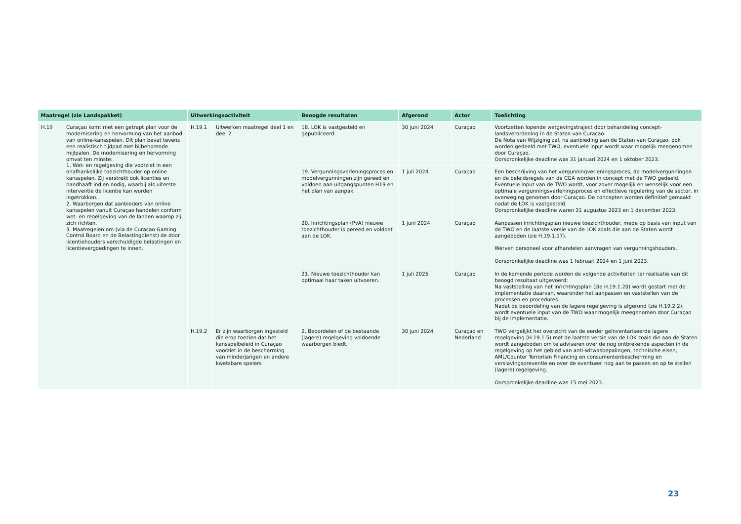| Maatregel (zie Landspakket) | | Uitwerkingsactiviteit | | Beoogde resultaten | Afgerond | Actor | Toelichting |
| --- | --- | --- | --- | --- | --- | --- | --- |
| H.19 | Curaçao komt met een getrapt plan voor de modernisering en hervorming van het aanbod van online-kansspelen. Dit plan bevat tevens een realistisch tijdpad met bijbehorende mijlpalen. De modernisering en hervorming omvat ten minste: 1. Wet- en regelgeving die voorziet in een onafhankelijke toezichthouder op online kansspelen. Zij verstrekt ook licenties en handhaaft indien nodig, waarbij als uiterste interventie de licentie kan worden ingetrokken. 2. Waarborgen dat aanbieders van online kansspelen vanuit Curaçao handelen conform wet- en regelgeving van de landen waarop zij zich richten. 3. Maatregelen om (via de Curaçao Gaming Control Board en de Belastingdienst) de door licentiehouders verschuldigde belastingen en licentievergoedingen te innen. | H.19.1 | Uitwerken maatregel deel 1 en deel 2 | 18. LOK is vastgesteld en gepubliceerd. | 30 juni 2024 | Curaçao | Voortzetten lopende wetgevingstraject door behandeling concept-landsverordening in de Staten van Curaçao. De Nota van Wijziging zal, na aanbieding aan de Staten van Curaçao, ook worden gedeeld met TWO, eventuele input wordt waar mogelijk meegenomen door Curaçao. Oorspronkelijke deadline was 31 januari 2024 en 1 oktober 2023. |
| | | | | 19. Vergunningsverleningsproces en modelvergunningen zijn gereed en voldoen aan uitgangspunten H19 en het plan van aanpak. | 1 juli 2024 | Curaçao | Een beschrijving van het vergunningverleningsproces, de modelvergunningen en de beleidsregels van de CGA worden in concept met de TWO gedeeld. Eventuele input van de TWO wordt, voor zover mogelijk en wenselijk voor een optimale vergunningsverleningsproces en effectieve regulering van de sector, in overweging genomen door Curaçao. De concepten worden definitief gemaakt nadat de LOK is vastgesteld. Oorspronkelijke deadline waren 31 augustus 2023 en 1 december 2023. |
| | | | | 20. Inrichtingsplan (PvA) nieuwe toezichthouder is gereed en voldoet aan de LOK. | 1 juni 2024 | Curaçao | Aanpassen inrichtingsplan nieuwe toezichthouder, mede op basis van input van de TWO en de laatste versie van de LOK zoals die aan de Staten wordt aangeboden (zie H.19.1.17). Werven personeel voor afhandelen aanvragen van vergunningshouders. Oorspronkelijke deadline was 1 februari 2024 en 1 juni 2023. |
| | | | | 21. Nieuwe toezichthouder kan optimaal haar taken uitvoeren. | 1 juli 2025 | Curaçao | In de komende periode worden de volgende activiteiten ter realisatie van dit beoogd resultaat uitgevoerd: Na vaststelling van het Inrichtingsplan (zie H.19.1.20) wordt gestart met de implementatie daarvan, waaronder het aanpassen en vaststellen van de processen en procedures. Nadat de beoordeling van de lagere regelgeving is afgerond (zie H.19.2.2), wordt eventuele input van de TWO waar mogelijk meegenomen door Curaçao bij de implementatie. |
| | | H.19.2 | Er zijn waarborgen ingesteld die erop toezien dat het kansspelbeleid in Curaçao voorziet in de bescherming van minderjarigen en andere kwetsbare spelers | 2. Beoordelen of de bestaande (lagere) regelgeving voldoende waarborgen biedt. | 30 juni 2024 | Curaçao en Nederland | TWO vergelijkt het overzicht van de eerder geïnventariseerde lagere regelgeving (H.19.1.5) met de laatste versie van de LOK zoals die aan de Staten wordt aangeboden om te adviseren over de nog ontbrekende aspecten in de regelgeving op het gebied van anti-witwasbepalingen, technische eisen, AML/Counter Terrorism Financing en consumentenbescherming en verslavingspreventie en over de eventueel nog aan te passen en op te stellen (lagere) regelgeving. Oorspronkelijke deadline was 15 mei 2023. |
23